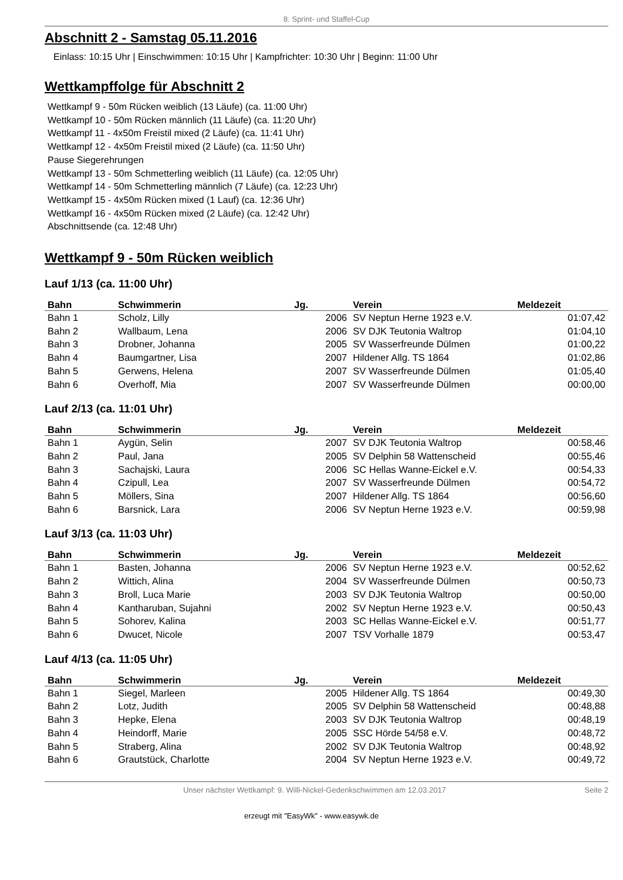8. Sprint- und Staffel-Cup
Abschnitt 2 - Samstag 05.11.2016
Einlass: 10:15 Uhr | Einschwimmen: 10:15 Uhr | Kampfrichter: 10:30 Uhr | Beginn: 11:00 Uhr
Wettkampffolge für Abschnitt 2
Wettkampf 9 - 50m Rücken weiblich (13 Läufe) (ca. 11:00 Uhr)
Wettkampf 10 - 50m Rücken männlich (11 Läufe) (ca. 11:20 Uhr)
Wettkampf 11 - 4x50m Freistil mixed (2 Läufe) (ca. 11:41 Uhr)
Wettkampf 12 - 4x50m Freistil mixed (2 Läufe) (ca. 11:50 Uhr)
Pause Siegerehrungen
Wettkampf 13 - 50m Schmetterling weiblich (11 Läufe) (ca. 12:05 Uhr)
Wettkampf 14 - 50m Schmetterling männlich (7 Läufe) (ca. 12:23 Uhr)
Wettkampf 15 - 4x50m Rücken mixed (1 Lauf) (ca. 12:36 Uhr)
Wettkampf 16 - 4x50m Rücken mixed (2 Läufe) (ca. 12:42 Uhr)
Abschnittsende (ca. 12:48 Uhr)
Wettkampf 9 - 50m Rücken weiblich
Lauf 1/13 (ca. 11:00 Uhr)
| Bahn | Schwimmerin | Jg. | Verein | Meldezeit |
| --- | --- | --- | --- | --- |
| Bahn 1 | Scholz, Lilly | 2006 | SV Neptun Herne 1923 e.V. | 01:07,42 |
| Bahn 2 | Wallbaum, Lena | 2006 | SV DJK Teutonia Waltrop | 01:04,10 |
| Bahn 3 | Drobner, Johanna | 2005 | SV Wasserfreunde Dülmen | 01:00,22 |
| Bahn 4 | Baumgartner, Lisa | 2007 | Hildener Allg. TS 1864 | 01:02,86 |
| Bahn 5 | Gerwens, Helena | 2007 | SV Wasserfreunde Dülmen | 01:05,40 |
| Bahn 6 | Overhoff, Mia | 2007 | SV Wasserfreunde Dülmen | 00:00,00 |
Lauf 2/13 (ca. 11:01 Uhr)
| Bahn | Schwimmerin | Jg. | Verein | Meldezeit |
| --- | --- | --- | --- | --- |
| Bahn 1 | Aygün, Selin | 2007 | SV DJK Teutonia Waltrop | 00:58,46 |
| Bahn 2 | Paul, Jana | 2005 | SV Delphin 58 Wattenscheid | 00:55,46 |
| Bahn 3 | Sachajski, Laura | 2006 | SC Hellas Wanne-Eickel e.V. | 00:54,33 |
| Bahn 4 | Czipull, Lea | 2007 | SV Wasserfreunde Dülmen | 00:54,72 |
| Bahn 5 | Möllers, Sina | 2007 | Hildener Allg. TS 1864 | 00:56,60 |
| Bahn 6 | Barsnick, Lara | 2006 | SV Neptun Herne 1923 e.V. | 00:59,98 |
Lauf 3/13 (ca. 11:03 Uhr)
| Bahn | Schwimmerin | Jg. | Verein | Meldezeit |
| --- | --- | --- | --- | --- |
| Bahn 1 | Basten, Johanna | 2006 | SV Neptun Herne 1923 e.V. | 00:52,62 |
| Bahn 2 | Wittich, Alina | 2004 | SV Wasserfreunde Dülmen | 00:50,73 |
| Bahn 3 | Broll, Luca Marie | 2003 | SV DJK Teutonia Waltrop | 00:50,00 |
| Bahn 4 | Kantharuban, Sujahni | 2002 | SV Neptun Herne 1923 e.V. | 00:50,43 |
| Bahn 5 | Sohorev, Kalina | 2003 | SC Hellas Wanne-Eickel e.V. | 00:51,77 |
| Bahn 6 | Dwucet, Nicole | 2007 | TSV Vorhalle 1879 | 00:53,47 |
Lauf 4/13 (ca. 11:05 Uhr)
| Bahn | Schwimmerin | Jg. | Verein | Meldezeit |
| --- | --- | --- | --- | --- |
| Bahn 1 | Siegel, Marleen | 2005 | Hildener Allg. TS 1864 | 00:49,30 |
| Bahn 2 | Lotz, Judith | 2005 | SV Delphin 58 Wattenscheid | 00:48,88 |
| Bahn 3 | Hepke, Elena | 2003 | SV DJK Teutonia Waltrop | 00:48,19 |
| Bahn 4 | Heindorff, Marie | 2005 | SSC Hörde 54/58 e.V. | 00:48,72 |
| Bahn 5 | Straberg, Alina | 2002 | SV DJK Teutonia Waltrop | 00:48,92 |
| Bahn 6 | Grautstück, Charlotte | 2004 | SV Neptun Herne 1923 e.V. | 00:49,72 |
Unser nächster Wettkampf: 9. Willi-Nickel-Gedenkschwimmen am 12.03.2017 Seite 2
erzeugt mit "EasyWk" - www.easywk.de